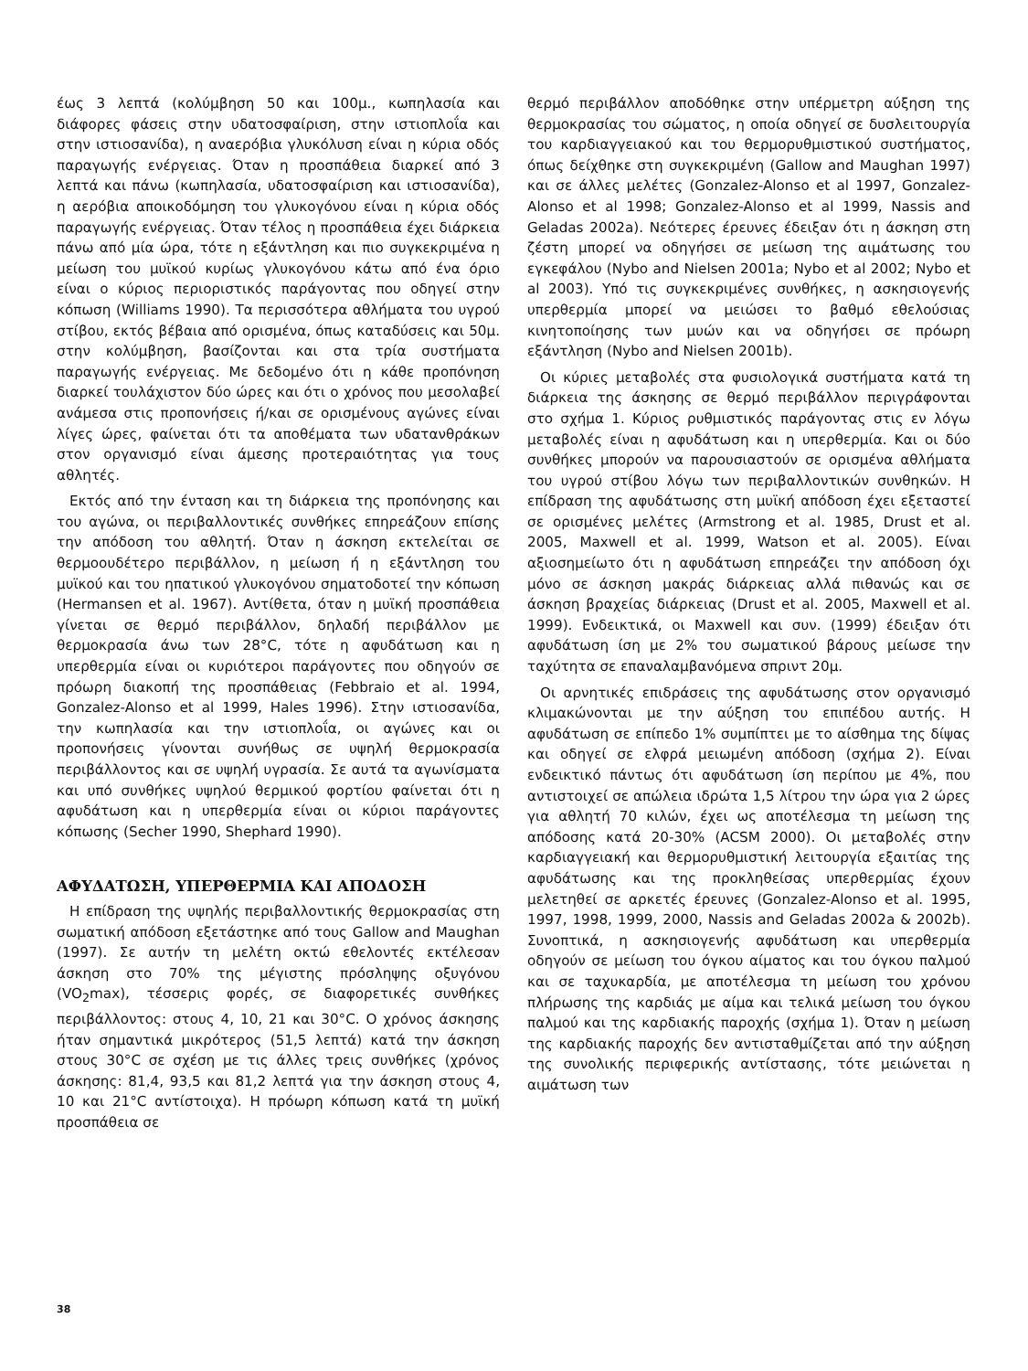έως 3 λεπτά (κολύμβηση 50 και 100μ., κωπηλασία και διάφορες φάσεις στην υδατοσφαίριση, στην ιστιοπλοΐα και στην ιστιοσανίδα), η αναερόβια γλυκόλυση είναι η κύρια οδός παραγωγής ενέργειας. Όταν η προσπάθεια διαρκεί από 3 λεπτά και πάνω (κωπηλασία, υδατοσφαίριση και ιστιοσανίδα), η αερόβια αποικοδόμηση του γλυκογόνου είναι η κύρια οδός παραγωγής ενέργειας. Όταν τέλος η προσπάθεια έχει διάρκεια πάνω από μία ώρα, τότε η εξάντληση και πιο συγκεκριμένα η μείωση του μυϊκού κυρίως γλυκογόνου κάτω από ένα όριο είναι ο κύριος περιοριστικός παράγοντας που οδηγεί στην κόπωση (Williams 1990). Τα περισσότερα αθλήματα του υγρού στίβου, εκτός βέβαια από ορισμένα, όπως καταδύσεις και 50μ. στην κολύμβηση, βασίζονται και στα τρία συστήματα παραγωγής ενέργειας. Με δεδομένο ότι η κάθε προπόνηση διαρκεί τουλάχιστον δύο ώρες και ότι ο χρόνος που μεσολαβεί ανάμεσα στις προπονήσεις ή/και σε ορισμένους αγώνες είναι λίγες ώρες, φαίνεται ότι τα αποθέματα των υδατανθράκων στον οργανισμό είναι άμεσης προτεραιότητας για τους αθλητές.
Εκτός από την ένταση και τη διάρκεια της προπόνησης και του αγώνα, οι περιβαλλοντικές συνθήκες επηρεάζουν επίσης την απόδοση του αθλητή. Όταν η άσκηση εκτελείται σε θερμοουδέτερο περιβάλλον, η μείωση ή η εξάντληση του μυϊκού και του ηπατικού γλυκογόνου σηματοδοτεί την κόπωση (Hermansen et al. 1967). Αντίθετα, όταν η μυϊκή προσπάθεια γίνεται σε θερμό περιβάλλον, δηλαδή περιβάλλον με θερμοκρασία άνω των 28°C, τότε η αφυδάτωση και η υπερθερμία είναι οι κυριότεροι παράγοντες που οδηγούν σε πρόωρη διακοπή της προσπάθειας (Febbraio et al. 1994, Gonzalez-Alonso et al 1999, Hales 1996). Στην ιστιοσανίδα, την κωπηλασία και την ιστιοπλοΐα, οι αγώνες και οι προπονήσεις γίνονται συνήθως σε υψηλή θερμοκρασία περιβάλλοντος και σε υψηλή υγρασία. Σε αυτά τα αγωνίσματα και υπό συνθήκες υψηλού θερμικού φορτίου φαίνεται ότι η αφυδάτωση και η υπερθερμία είναι οι κύριοι παράγοντες κόπωσης (Secher 1990, Shephard 1990).
ΑΦΥΔΑΤΩΣΗ, ΥΠΕΡΘΕΡΜΙΑ ΚΑΙ ΑΠΟΔΟΣΗ
Η επίδραση της υψηλής περιβαλλοντικής θερμοκρασίας στη σωματική απόδοση εξετάστηκε από τους Gallow and Maughan (1997). Σε αυτήν τη μελέτη οκτώ εθελοντές εκτέλεσαν άσκηση στο 70% της μέγιστης πρόσληψης οξυγόνου (VO<sub>2</sub>max), τέσσερις φορές, σε διαφορετικές συνθήκες περιβάλλοντος: στους 4, 10, 21 και 30°C. Ο χρόνος άσκησης ήταν σημαντικά μικρότερος (51,5 λεπτά) κατά την άσκηση στους 30°C σε σχέση με τις άλλες τρεις συνθήκες (χρόνος άσκησης: 81,4, 93,5 και 81,2 λεπτά για την άσκηση στους 4, 10 και 21°C αντίστοιχα). Η πρόωρη κόπωση κατά τη μυϊκή προσπάθεια σε
θερμό περιβάλλον αποδόθηκε στην υπέρμετρη αύξηση της θερμοκρασίας του σώματος, η οποία οδηγεί σε δυσλειτουργία του καρδιαγγειακού και του θερμορυθμιστικού συστήματος, όπως δείχθηκε στη συγκεκριμένη (Gallow and Maughan 1997) και σε άλλες μελέτες (Gonzalez-Alonso et al 1997, Gonzalez-Alonso et al 1998; Gonzalez-Alonso et al 1999, Nassis and Geladas 2002a). Νεότερες έρευνες έδειξαν ότι η άσκηση στη ζέστη μπορεί να οδηγήσει σε μείωση της αιμάτωσης του εγκεφάλου (Nybo and Nielsen 2001a; Nybo et al 2002; Nybo et al 2003). Υπό τις συγκεκριμένες συνθήκες, η ασκησιογενής υπερθερμία μπορεί να μειώσει το βαθμό εθελούσιας κινητοποίησης των μυών και να οδηγήσει σε πρόωρη εξάντληση (Nybo and Nielsen 2001b).
Οι κύριες μεταβολές στα φυσιολογικά συστήματα κατά τη διάρκεια της άσκησης σε θερμό περιβάλλον περιγράφονται στο σχήμα 1. Κύριος ρυθμιστικός παράγοντας στις εν λόγω μεταβολές είναι η αφυδάτωση και η υπερθερμία. Και οι δύο συνθήκες μπορούν να παρουσιαστούν σε ορισμένα αθλήματα του υγρού στίβου λόγω των περιβαλλοντικών συνθηκών. Η επίδραση της αφυδάτωσης στη μυϊκή απόδοση έχει εξεταστεί σε ορισμένες μελέτες (Armstrong et al. 1985, Drust et al. 2005, Maxwell et al. 1999, Watson et al. 2005). Είναι αξιοσημείωτο ότι η αφυδάτωση επηρεάζει την απόδοση όχι μόνο σε άσκηση μακράς διάρκειας αλλά πιθανώς και σε άσκηση βραχείας διάρκειας (Drust et al. 2005, Maxwell et al. 1999). Ενδεικτικά, οι Maxwell και συν. (1999) έδειξαν ότι αφυδάτωση ίση με 2% του σωματικού βάρους μείωσε την ταχύτητα σε επαναλαμβανόμενα σπριντ 20μ.
Οι αρνητικές επιδράσεις της αφυδάτωσης στον οργανισμό κλιμακώνονται με την αύξηση του επιπέδου αυτής. Η αφυδάτωση σε επίπεδο 1% συμπίπτει με το αίσθημα της δίψας και οδηγεί σε ελφρά μειωμένη απόδοση (σχήμα 2). Είναι ενδεικτικό πάντως ότι αφυδάτωση ίση περίπου με 4%, που αντιστοιχεί σε απώλεια ιδρώτα 1,5 λίτρου την ώρα για 2 ώρες για αθλητή 70 κιλών, έχει ως αποτέλεσμα τη μείωση της απόδοσης κατά 20-30% (ACSM 2000). Οι μεταβολές στην καρδιαγγειακή και θερμορυθμιστική λειτουργία εξαιτίας της αφυδάτωσης και της προκληθείσας υπερθερμίας έχουν μελετηθεί σε αρκετές έρευνες (Gonzalez-Alonso et al. 1995, 1997, 1998, 1999, 2000, Nassis and Geladas 2002a & 2002b). Συνοπτικά, η ασκησιογενής αφυδάτωση και υπερθερμία οδηγούν σε μείωση του όγκου αίματος και του όγκου παλμού και σε ταχυκαρδία, με αποτέλεσμα τη μείωση του χρόνου πλήρωσης της καρδιάς με αίμα και τελικά μείωση του όγκου παλμού και της καρδιακής παροχής (σχήμα 1). Όταν η μείωση της καρδιακής παροχής δεν αντισταθμίζεται από την αύξηση της συνολικής περιφερικής αντίστασης, τότε μειώνεται η αιμάτωση των
38